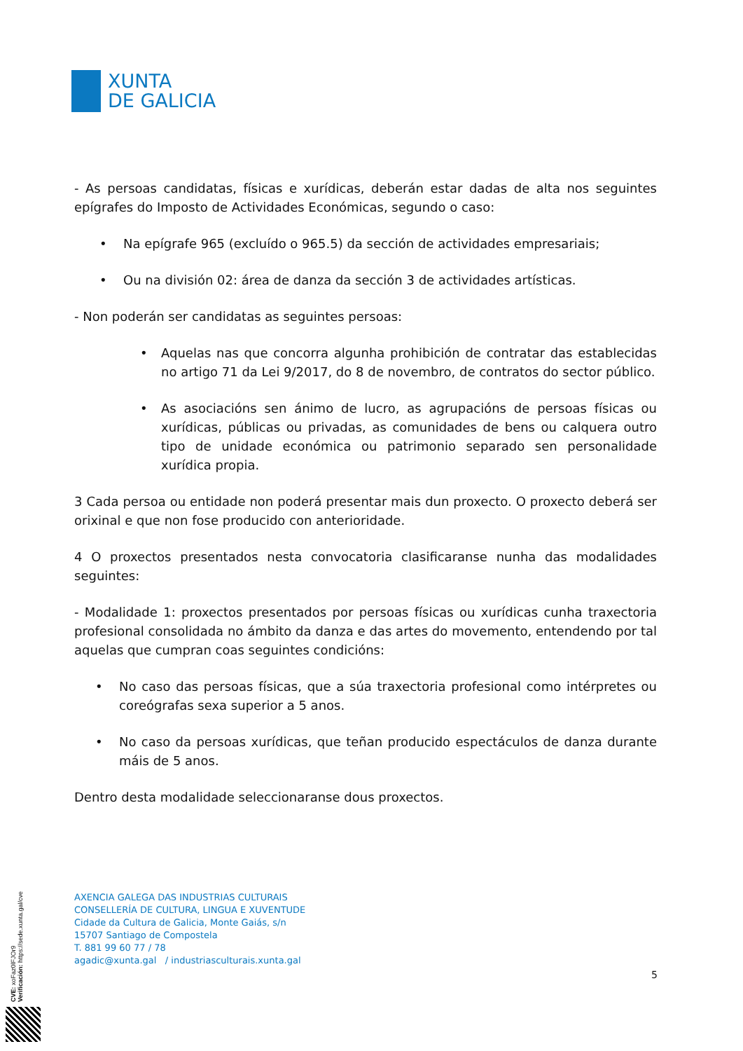XUNTA
DE GALICIA
- As persoas candidatas, físicas e xurídicas, deberán estar dadas de alta nos seguintes epígrafes do Imposto de Actividades Económicas, segundo o caso:
• Na epígrafe 965 (excluído o 965.5) da sección de actividades empresariais;
• Ou na división 02: área de danza da sección 3 de actividades artísticas.
- Non poderán ser candidatas as seguintes persoas:
• Aquelas nas que concorra algunha prohibición de contratar das establecidas no artigo 71 da Lei 9/2017, do 8 de novembro, de contratos do sector público.
• As asociacións sen ánimo de lucro, as agrupacións de persoas físicas ou xurídicas, públicas ou privadas, as comunidades de bens ou calquera outro tipo de unidade económica ou patrimonio separado sen personalidade xurídica propia.
3 Cada persoa ou entidade non poderá presentar mais dun proxecto. O proxecto deberá ser orixinal e que non fose producido con anterioridade.
4 O proxectos presentados nesta convocatoria clasificaranse nunha das modalidades seguintes:
- Modalidade 1: proxectos presentados por persoas físicas ou xurídicas cunha traxectoria profesional consolidada no ámbito da danza e das artes do movemento, entendendo por tal aquelas que cumpran coas seguintes condicións:
• No caso das persoas físicas, que a súa traxectoria profesional como intérpretes ou coreógrafas sexa superior a 5 anos.
• No caso da persoas xurídicas, que teñan producido espectáculos de danza durante máis de 5 anos.
Dentro desta modalidade seleccionaranse dous proxectos.
AXENCIA GALEGA DAS INDUSTRIAS CULTURAIS
CONSELLERÍA DE CULTURA, LINGUA E XUVENTUDE
Cidade da Cultura de Galicia, Monte Gaiás, s/n
15707 Santiago de Compostela
T. 881 99 60 77 / 78
agadic@xunta.gal / industriasculturais.xunta.gal
5
CVE: xoFaz0lFJOr9
Verificación: https://sede.xunta.gal/cve